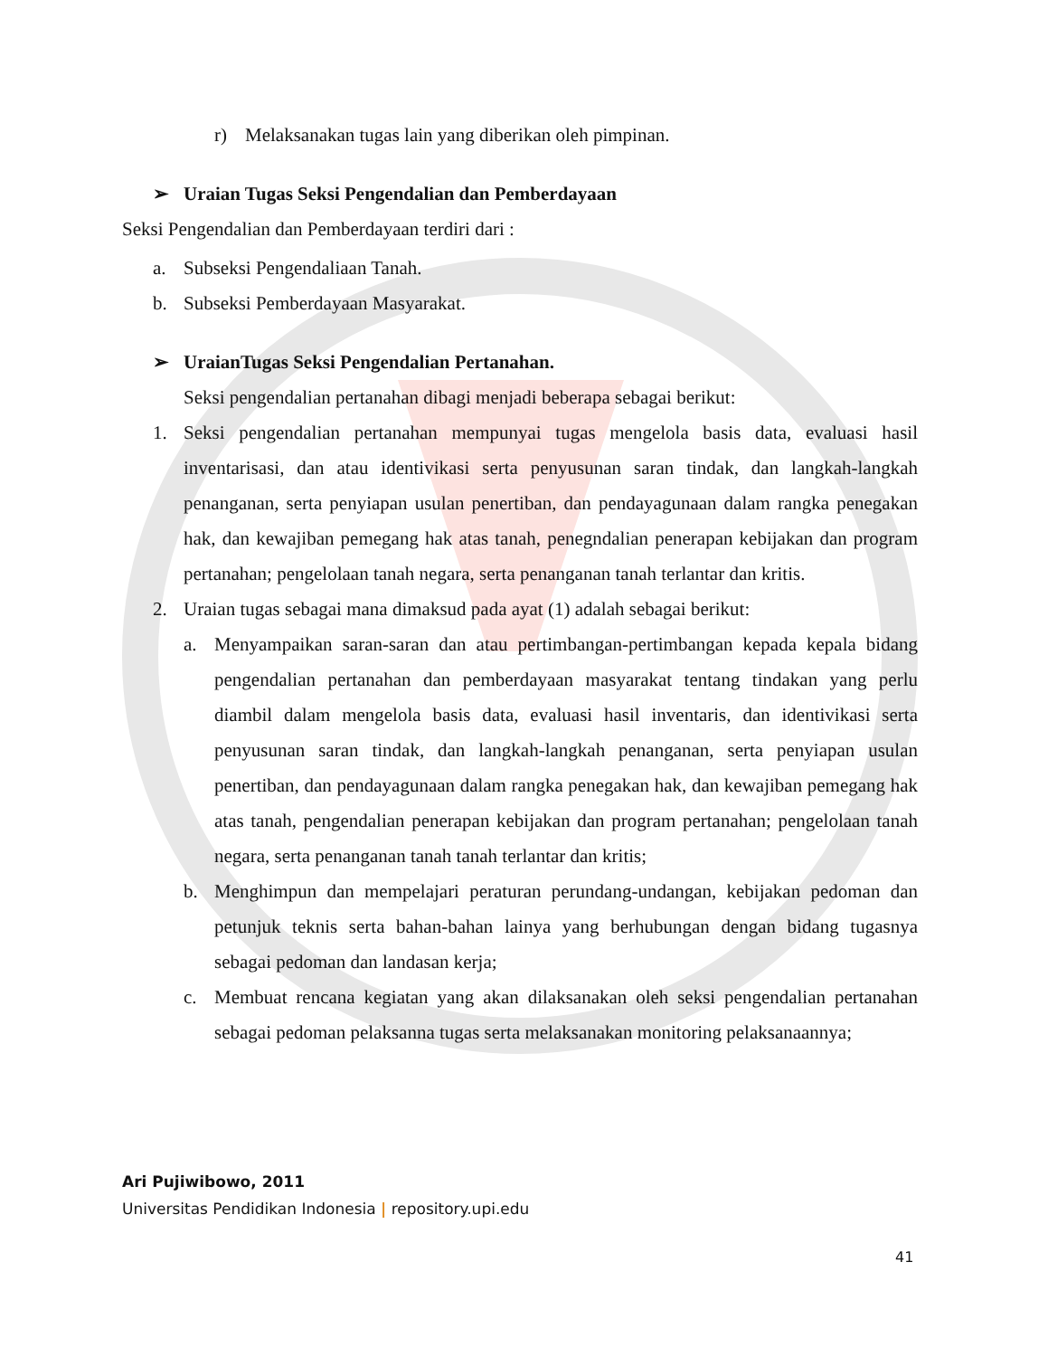r) Melaksanakan tugas lain yang diberikan oleh pimpinan.
➢ Uraian Tugas Seksi Pengendalian dan Pemberdayaan
Seksi Pengendalian dan Pemberdayaan terdiri dari :
a. Subseksi Pengendaliaan Tanah.
b. Subseksi Pemberdayaan Masyarakat.
➢ UraianTugas Seksi Pengendalian Pertanahan.
Seksi pengendalian pertanahan dibagi menjadi beberapa sebagai berikut:
1. Seksi pengendalian pertanahan mempunyai tugas mengelola basis data, evaluasi hasil inventarisasi, dan atau identivikasi serta penyusunan saran tindak, dan langkah-langkah penanganan, serta penyiapan usulan penertiban, dan pendayagunaan dalam rangka penegakan hak, dan kewajiban pemegang hak atas tanah, penegndalian penerapan kebijakan dan program pertanahan; pengelolaan tanah negara, serta penanganan tanah terlantar dan kritis.
2. Uraian tugas sebagai mana dimaksud pada ayat (1) adalah sebagai berikut:
a. Menyampaikan saran-saran dan atau pertimbangan-pertimbangan kepada kepala bidang pengendalian pertanahan dan pemberdayaan masyarakat tentang tindakan yang perlu diambil dalam mengelola basis data, evaluasi hasil inventaris, dan identivikasi serta penyusunan saran tindak, dan langkah-langkah penanganan, serta penyiapan usulan penertiban, dan pendayagunaan dalam rangka penegakan hak, dan kewajiban pemegang hak atas tanah, pengendalian penerapan kebijakan dan program pertanahan; pengelolaan tanah negara, serta penanganan tanah tanah terlantar dan kritis;
b. Menghimpun dan mempelajari peraturan perundang-undangan, kebijakan pedoman dan petunjuk teknis serta bahan-bahan lainya yang berhubungan dengan bidang tugasnya sebagai pedoman dan landasan kerja;
c. Membuat rencana kegiatan yang akan dilaksanakan oleh seksi pengendalian pertanahan sebagai pedoman pelaksanna tugas serta melaksanakan monitoring pelaksanaannya;
Ari Pujiwibowo, 2011
Universitas Pendidikan Indonesia | repository.upi.edu
41